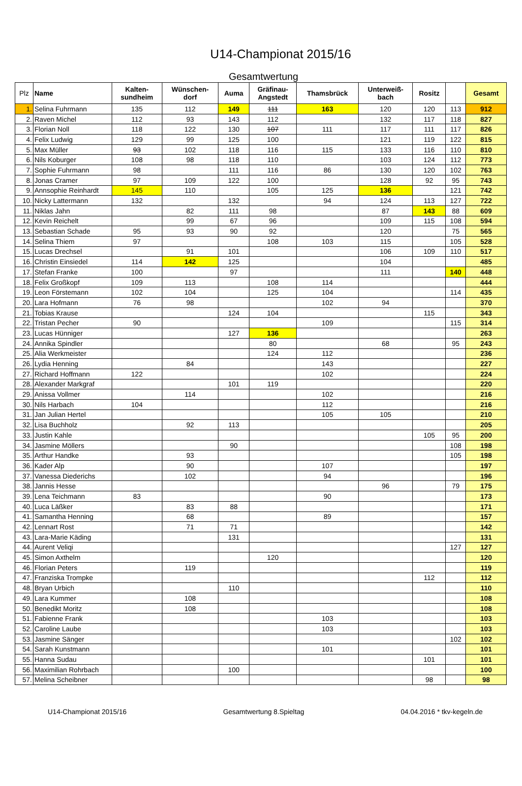U14-Championat 2015/16
Gesamtwertung
| Plz | Name | Kalten- sundheim | Wünschen- dorf | Auma | Gräfinau- Angstedt | Thamsbrück | Unterweiß- bach | Rositz | | Gesamt |
| --- | --- | --- | --- | --- | --- | --- | --- | --- | --- | --- |
| 1. | Selina Fuhrmann | 135 | 112 | 149 | 111 | 163 | 120 | 120 | 113 | 912 |
| 2. | Raven Michel | 112 | 93 | 143 | 112 | | 132 | 117 | 118 | 827 |
| 3. | Florian Noll | 118 | 122 | 130 | 107 | 111 | 117 | 111 | 117 | 826 |
| 4. | Felix Ludwig | 129 | 99 | 125 | 100 | | 121 | 119 | 122 | 815 |
| 5. | Max Müller | 93 | 102 | 118 | 116 | 115 | 133 | 116 | 110 | 810 |
| 6. | Nils Koburger | 108 | 98 | 118 | 110 | | 103 | 124 | 112 | 773 |
| 7. | Sophie Fuhrmann | 98 | | 111 | 116 | 86 | 130 | 120 | 102 | 763 |
| 8. | Jonas Cramer | 97 | 109 | 122 | 100 | | 128 | 92 | 95 | 743 |
| 9. | Annsophie Reinhardt | 145 | 110 | | 105 | 125 | 136 | | 121 | 742 |
| 10. | Nicky Lattermann | 132 | | 132 | | 94 | 124 | 113 | 127 | 722 |
| 11. | Niklas Jahn | | 82 | 111 | 98 | | 87 | 143 | 88 | 609 |
| 12. | Kevin Reichelt | | 99 | 67 | 96 | | 109 | 115 | 108 | 594 |
| 13. | Sebastian Schade | 95 | 93 | 90 | 92 | | 120 | | 75 | 565 |
| 14. | Selina Thiem | 97 | | | 108 | 103 | 115 | | 105 | 528 |
| 15. | Lucas Drechsel | | 91 | 101 | | | 106 | 109 | 110 | 517 |
| 16. | Christin Einsiedel | 114 | 142 | 125 | | | 104 | | | 485 |
| 17. | Stefan Franke | 100 | | 97 | | | 111 | | 140 | 448 |
| 18. | Felix Großkopf | 109 | 113 | | 108 | 114 | | | | 444 |
| 19. | Leon Förstemann | 102 | 104 | | 125 | 104 | | | 114 | 435 |
| 20. | Lara Hofmann | 76 | 98 | | | 102 | 94 | | | 370 |
| 21. | Tobias Krause | | | 124 | 104 | | | 115 | | 343 |
| 22. | Tristan Pecher | 90 | | | | 109 | | | 115 | 314 |
| 23. | Lucas Hünniger | | | 127 | 136 | | | | | 263 |
| 24. | Annika Spindler | | | | 80 | | 68 | | 95 | 243 |
| 25. | Alia Werkmeister | | | | 124 | 112 | | | | 236 |
| 26. | Lydia Henning | | 84 | | | 143 | | | | 227 |
| 27. | Richard Hoffmann | 122 | | | | 102 | | | | 224 |
| 28. | Alexander Markgraf | | | 101 | 119 | | | | | 220 |
| 29. | Anissa Vollmer | | 114 | | | 102 | | | | 216 |
| 30. | Nils Harbach | 104 | | | | 112 | | | | 216 |
| 31. | Jan Julian Hertel | | | | | 105 | 105 | | | 210 |
| 32. | Lisa Buchholz | | 92 | 113 | | | | | | 205 |
| 33. | Justin Kahle | | | | | | | 105 | 95 | 200 |
| 34. | Jasmine Möllers | | | 90 | | | | | 108 | 198 |
| 35. | Arthur Handke | | 93 | | | | | | 105 | 198 |
| 36. | Kader Alp | | 90 | | | 107 | | | | 197 |
| 37. | Vanessa Diederichs | | 102 | | | 94 | | | | 196 |
| 38. | Jannis Hesse | | | | | | 96 | | 79 | 175 |
| 39. | Lena Teichmann | 83 | | | | 90 | | | | 173 |
| 40. | Luca Läßker | | 83 | 88 | | | | | | 171 |
| 41. | Samantha Henning | | 68 | | | 89 | | | | 157 |
| 42. | Lennart Rost | | 71 | 71 | | | | | | 142 |
| 43. | Lara-Marie Käding | | | 131 | | | | | | 131 |
| 44. | Aurent Veliqi | | | | | | | | 127 | 127 |
| 45. | Simon Axthelm | | | | 120 | | | | | 120 |
| 46. | Florian Peters | | 119 | | | | | | | 119 |
| 47. | Franziska Trompke | | | | | | | 112 | | 112 |
| 48. | Bryan Urbich | | | 110 | | | | | | 110 |
| 49. | Lara Kummer | | 108 | | | | | | | 108 |
| 50. | Benedikt Moritz | | 108 | | | | | | | 108 |
| 51. | Fabienne Frank | | | | | 103 | | | | 103 |
| 52. | Caroline Laube | | | | | 103 | | | | 103 |
| 53. | Jasmine Sänger | | | | | | | | 102 | 102 |
| 54. | Sarah Kunstmann | | | | | 101 | | | | 101 |
| 55. | Hanna Sudau | | | | | | | 101 | | 101 |
| 56. | Maximilian Rohrbach | | | 100 | | | | | | 100 |
| 57. | Melina Scheibner | | | | | | | 98 | | 98 |
U14-Championat 2015/16 Gesamtwertung 8.Spieltag 04.04.2016 * tkv-kegeln.de